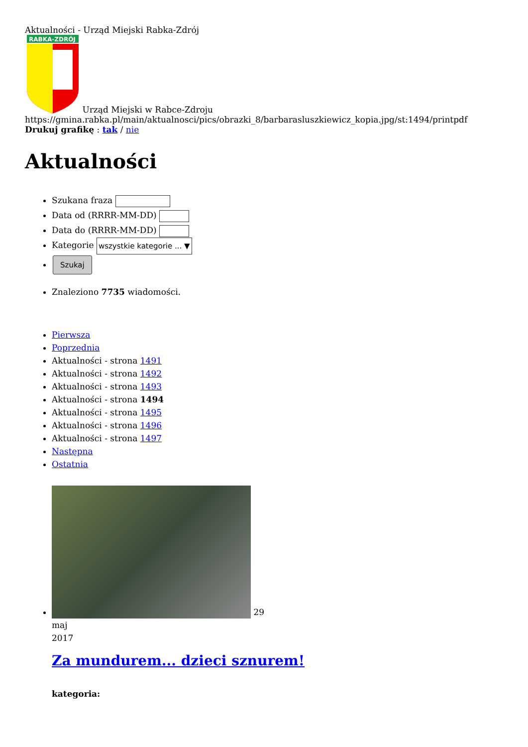Aktualności - Urząd Miejski Rabka-Zdrój
RABKA-ZDRÓJ
Urząd Miejski w Rabce-Zdroju
https://gmina.rabka.pl/main/aktualnosci/pics/obrazki_8/barbarasluszkiewicz_kopia.jpg/st:1494/printpdf
Drukuj grafikę : tak / nie
Aktualności
Szukana fraza
Data od (RRRR-MM-DD)
Data do (RRRR-MM-DD)
Kategorie wszystkie kategorie ... ▼
Szukaj
Znaleziono 7735 wiadomości.
Pierwsza
Poprzednia
Aktualności - strona 1491
Aktualności - strona 1492
Aktualności - strona 1493
Aktualności - strona 1494
Aktualności - strona 1495
Aktualności - strona 1496
Aktualności - strona 1497
Następna
Ostatnia
29
maj
2017
Za mundurem... dzieci sznurem!
kategoria: